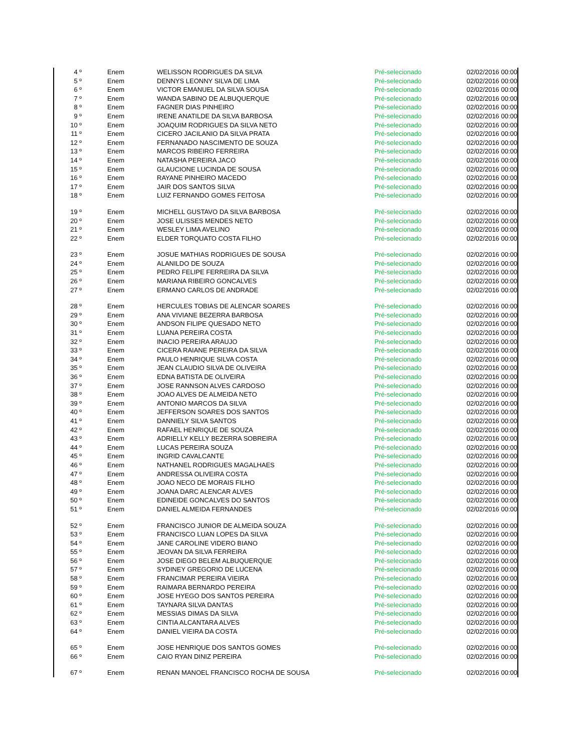| 4 º | Enem | WELISSON RODRIGUES DA SILVA | Pré-selecionado | 02/02/2016 00:00 |
| 5 º | Enem | DENNYS LEONNY SILVA DE LIMA | Pré-selecionado | 02/02/2016 00:00 |
| 6 º | Enem | VICTOR EMANUEL DA SILVA SOUSA | Pré-selecionado | 02/02/2016 00:00 |
| 7 º | Enem | WANDA SABINO DE ALBUQUERQUE | Pré-selecionado | 02/02/2016 00:00 |
| 8 º | Enem | FAGNER DIAS PINHEIRO | Pré-selecionado | 02/02/2016 00:00 |
| 9 º | Enem | IRENE ANATILDE DA SILVA BARBOSA | Pré-selecionado | 02/02/2016 00:00 |
| 10 º | Enem | JOAQUIM RODRIGUES DA SILVA NETO | Pré-selecionado | 02/02/2016 00:00 |
| 11 º | Enem | CICERO JACILANIO DA SILVA PRATA | Pré-selecionado | 02/02/2016 00:00 |
| 12 º | Enem | FERNANADO NASCIMENTO DE SOUZA | Pré-selecionado | 02/02/2016 00:00 |
| 13 º | Enem | MARCOS RIBEIRO FERREIRA | Pré-selecionado | 02/02/2016 00:00 |
| 14 º | Enem | NATASHA PEREIRA JACO | Pré-selecionado | 02/02/2016 00:00 |
| 15 º | Enem | GLAUCIONE LUCINDA DE SOUSA | Pré-selecionado | 02/02/2016 00:00 |
| 16 º | Enem | RAYANE PINHEIRO MACEDO | Pré-selecionado | 02/02/2016 00:00 |
| 17 º | Enem | JAIR DOS SANTOS SILVA | Pré-selecionado | 02/02/2016 00:00 |
| 18 º | Enem | LUIZ FERNANDO GOMES FEITOSA | Pré-selecionado | 02/02/2016 00:00 |
| 19 º | Enem | MICHELL GUSTAVO DA SILVA BARBOSA | Pré-selecionado | 02/02/2016 00:00 |
| 20 º | Enem | JOSE ULISSES MENDES NETO | Pré-selecionado | 02/02/2016 00:00 |
| 21 º | Enem | WESLEY LIMA AVELINO | Pré-selecionado | 02/02/2016 00:00 |
| 22 º | Enem | ELDER TORQUATO COSTA FILHO | Pré-selecionado | 02/02/2016 00:00 |
| 23 º | Enem | JOSUE MATHIAS RODRIGUES DE SOUSA | Pré-selecionado | 02/02/2016 00:00 |
| 24 º | Enem | ALANILDO DE SOUZA | Pré-selecionado | 02/02/2016 00:00 |
| 25 º | Enem | PEDRO FELIPE FERREIRA DA SILVA | Pré-selecionado | 02/02/2016 00:00 |
| 26 º | Enem | MARIANA RIBEIRO GONCALVES | Pré-selecionado | 02/02/2016 00:00 |
| 27 º | Enem | ERMANO CARLOS DE ANDRADE | Pré-selecionado | 02/02/2016 00:00 |
| 28 º | Enem | HERCULES TOBIAS DE ALENCAR SOARES | Pré-selecionado | 02/02/2016 00:00 |
| 29 º | Enem | ANA VIVIANE BEZERRA BARBOSA | Pré-selecionado | 02/02/2016 00:00 |
| 30 º | Enem | ANDSON FILIPE QUESADO NETO | Pré-selecionado | 02/02/2016 00:00 |
| 31 º | Enem | LUANA PEREIRA COSTA | Pré-selecionado | 02/02/2016 00:00 |
| 32 º | Enem | INACIO PEREIRA ARAUJO | Pré-selecionado | 02/02/2016 00:00 |
| 33 º | Enem | CICERA RAIANE PEREIRA DA SILVA | Pré-selecionado | 02/02/2016 00:00 |
| 34 º | Enem | PAULO HENRIQUE SILVA COSTA | Pré-selecionado | 02/02/2016 00:00 |
| 35 º | Enem | JEAN CLAUDIO SILVA DE OLIVEIRA | Pré-selecionado | 02/02/2016 00:00 |
| 36 º | Enem | EDNA BATISTA DE OLIVEIRA | Pré-selecionado | 02/02/2016 00:00 |
| 37 º | Enem | JOSE RANNSON ALVES CARDOSO | Pré-selecionado | 02/02/2016 00:00 |
| 38 º | Enem | JOAO ALVES DE ALMEIDA NETO | Pré-selecionado | 02/02/2016 00:00 |
| 39 º | Enem | ANTONIO MARCOS DA SILVA | Pré-selecionado | 02/02/2016 00:00 |
| 40 º | Enem | JEFFERSON SOARES DOS SANTOS | Pré-selecionado | 02/02/2016 00:00 |
| 41 º | Enem | DANNIELY SILVA SANTOS | Pré-selecionado | 02/02/2016 00:00 |
| 42 º | Enem | RAFAEL HENRIQUE DE SOUZA | Pré-selecionado | 02/02/2016 00:00 |
| 43 º | Enem | ADRIELLY KELLY BEZERRA SOBREIRA | Pré-selecionado | 02/02/2016 00:00 |
| 44 º | Enem | LUCAS PEREIRA SOUZA | Pré-selecionado | 02/02/2016 00:00 |
| 45 º | Enem | INGRID CAVALCANTE | Pré-selecionado | 02/02/2016 00:00 |
| 46 º | Enem | NATHANEL RODRIGUES MAGALHAES | Pré-selecionado | 02/02/2016 00:00 |
| 47 º | Enem | ANDRESSA OLIVEIRA COSTA | Pré-selecionado | 02/02/2016 00:00 |
| 48 º | Enem | JOAO NECO DE MORAIS FILHO | Pré-selecionado | 02/02/2016 00:00 |
| 49 º | Enem | JOANA DARC ALENCAR ALVES | Pré-selecionado | 02/02/2016 00:00 |
| 50 º | Enem | EDINEIDE GONCALVES DO SANTOS | Pré-selecionado | 02/02/2016 00:00 |
| 51 º | Enem | DANIEL ALMEIDA FERNANDES | Pré-selecionado | 02/02/2016 00:00 |
| 52 º | Enem | FRANCISCO JUNIOR DE ALMEIDA SOUZA | Pré-selecionado | 02/02/2016 00:00 |
| 53 º | Enem | FRANCISCO LUAN LOPES DA SILVA | Pré-selecionado | 02/02/2016 00:00 |
| 54 º | Enem | JANE CAROLINE VIDERO BIANO | Pré-selecionado | 02/02/2016 00:00 |
| 55 º | Enem | JEOVAN DA SILVA FERREIRA | Pré-selecionado | 02/02/2016 00:00 |
| 56 º | Enem | JOSE DIEGO BELEM ALBUQUERQUE | Pré-selecionado | 02/02/2016 00:00 |
| 57 º | Enem | SYDINEY GREGORIO DE LUCENA | Pré-selecionado | 02/02/2016 00:00 |
| 58 º | Enem | FRANCIMAR PEREIRA VIEIRA | Pré-selecionado | 02/02/2016 00:00 |
| 59 º | Enem | RAIMARA BERNARDO PEREIRA | Pré-selecionado | 02/02/2016 00:00 |
| 60 º | Enem | JOSE HYEGO DOS SANTOS PEREIRA | Pré-selecionado | 02/02/2016 00:00 |
| 61 º | Enem | TAYNARA SILVA DANTAS | Pré-selecionado | 02/02/2016 00:00 |
| 62 º | Enem | MESSIAS DIMAS DA SILVA | Pré-selecionado | 02/02/2016 00:00 |
| 63 º | Enem | CINTIA ALCANTARA ALVES | Pré-selecionado | 02/02/2016 00:00 |
| 64 º | Enem | DANIEL VIEIRA DA COSTA | Pré-selecionado | 02/02/2016 00:00 |
| 65 º | Enem | JOSE HENRIQUE DOS SANTOS GOMES | Pré-selecionado | 02/02/2016 00:00 |
| 66 º | Enem | CAIO RYAN DINIZ PEREIRA | Pré-selecionado | 02/02/2016 00:00 |
| 67 º | Enem | RENAN MANOEL FRANCISCO ROCHA DE SOUSA | Pré-selecionado | 02/02/2016 00:00 |